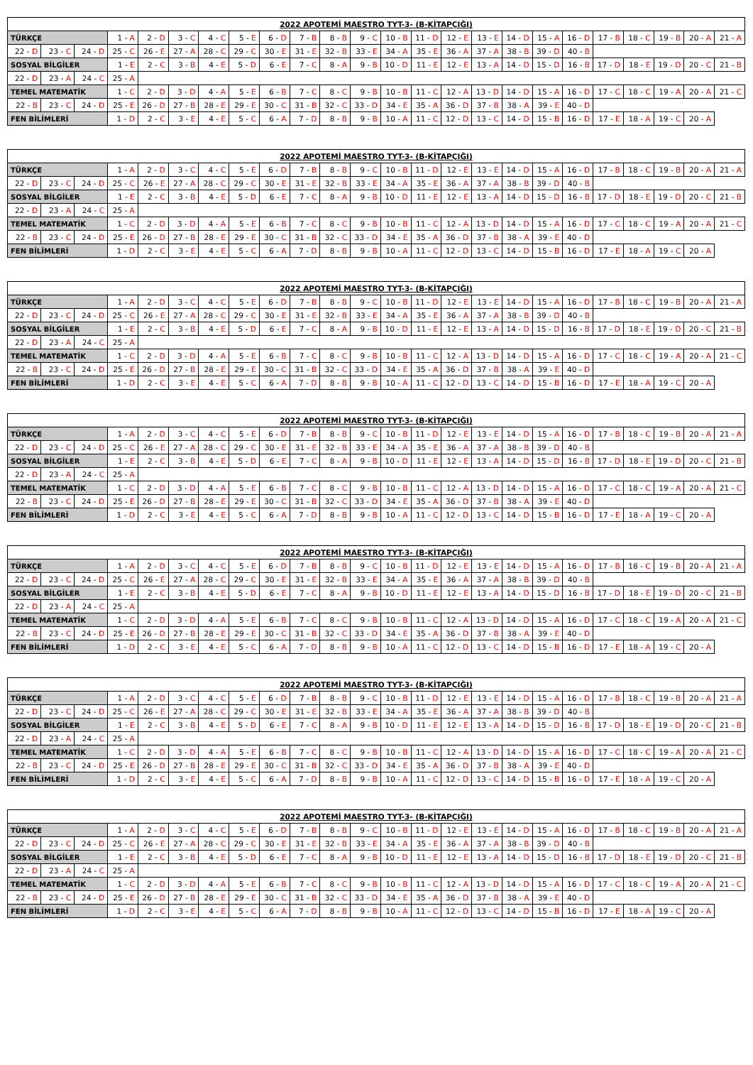| 2022 APOTEMİ MAESTRO TYT-3- (B-KİTAPÇIĞI) | | | | | | | | | | | | | | | | | | | | | | | |
| TÜRKÇE | | | 1 - A | 2 - D | 3 - C | 4 - C | 5 - E | 6 - D | 7 - B | 8 - B | 9 - C | 10 - B | 11 - D | 12 - E | 13 - E | 14 - D | 15 - A | 16 - D | 17 - B | 18 - C | 19 - B | 20 - A | 21 - A |
| 22 - D | 23 - C | 24 - D | 25 - C | 26 - E | 27 - A | 28 - C | 29 - C | 30 - E | 31 - E | 32 - B | 33 - E | 34 - A | 35 - E | 36 - A | 37 - A | 38 - B | 39 - D | 40 - B | | | | | |
| SOSYAL BİLGİLER | | | 1 - E | 2 - C | 3 - B | 4 - E | 5 - D | 6 - E | 7 - C | 8 - A | 9 - B | 10 - D | 11 - E | 12 - E | 13 - A | 14 - D | 15 - D | 16 - B | 17 - D | 18 - E | 19 - D | 20 - C | 21 - B |
| 22 - D | 23 - A | 24 - C | 25 - A | | | | | | | | | | | | | | | | | | | | |
| TEMEL MATEMATİK | | | 1 - C | 2 - D | 3 - D | 4 - A | 5 - E | 6 - B | 7 - C | 8 - C | 9 - B | 10 - B | 11 - C | 12 - A | 13 - D | 14 - D | 15 - A | 16 - D | 17 - C | 18 - C | 19 - A | 20 - A | 21 - C |
| 22 - B | 23 - C | 24 - D | 25 - E | 26 - D | 27 - B | 28 - E | 29 - E | 30 - C | 31 - B | 32 - C | 33 - D | 34 - E | 35 - A | 36 - D | 37 - B | 38 - A | 39 - E | 40 - D | | | | | |
| FEN BİLİMLERİ | | | 1 - D | 2 - C | 3 - E | 4 - E | 5 - C | 6 - A | 7 - D | 8 - B | 9 - B | 10 - A | 11 - C | 12 - D | 13 - C | 14 - D | 15 - B | 16 - D | 17 - E | 18 - A | 19 - C | 20 - A | |
| 2022 APOTEMİ MAESTRO TYT-3- (B-KİTAPÇIĞI) | | | | | | | | | | | | | | | | | | | | | | | |
| TÜRKÇE | | | 1 - A | 2 - D | 3 - C | 4 - C | 5 - E | 6 - D | 7 - B | 8 - B | 9 - C | 10 - B | 11 - D | 12 - E | 13 - E | 14 - D | 15 - A | 16 - D | 17 - B | 18 - C | 19 - B | 20 - A | 21 - A |
| 22 - D | 23 - C | 24 - D | 25 - C | 26 - E | 27 - A | 28 - C | 29 - C | 30 - E | 31 - E | 32 - B | 33 - E | 34 - A | 35 - E | 36 - A | 37 - A | 38 - B | 39 - D | 40 - B | | | | | |
| SOSYAL BİLGİLER | | | 1 - E | 2 - C | 3 - B | 4 - E | 5 - D | 6 - E | 7 - C | 8 - A | 9 - B | 10 - D | 11 - E | 12 - E | 13 - A | 14 - D | 15 - D | 16 - B | 17 - D | 18 - E | 19 - D | 20 - C | 21 - B |
| 22 - D | 23 - A | 24 - C | 25 - A | | | | | | | | | | | | | | | | | | | | |
| TEMEL MATEMATİK | | | 1 - C | 2 - D | 3 - D | 4 - A | 5 - E | 6 - B | 7 - C | 8 - C | 9 - B | 10 - B | 11 - C | 12 - A | 13 - D | 14 - D | 15 - A | 16 - D | 17 - C | 18 - C | 19 - A | 20 - A | 21 - C |
| 22 - B | 23 - C | 24 - D | 25 - E | 26 - D | 27 - B | 28 - E | 29 - E | 30 - C | 31 - B | 32 - C | 33 - D | 34 - E | 35 - A | 36 - D | 37 - B | 38 - A | 39 - E | 40 - D | | | | | |
| FEN BİLİMLERİ | | | 1 - D | 2 - C | 3 - E | 4 - E | 5 - C | 6 - A | 7 - D | 8 - B | 9 - B | 10 - A | 11 - C | 12 - D | 13 - C | 14 - D | 15 - B | 16 - D | 17 - E | 18 - A | 19 - C | 20 - A | |
| 2022 APOTEMİ MAESTRO TYT-3- (B-KİTAPÇIĞI) | | | | | | | | | | | | | | | | | | | | | | | |
| TÜRKÇE | | | 1 - A | 2 - D | 3 - C | 4 - C | 5 - E | 6 - D | 7 - B | 8 - B | 9 - C | 10 - B | 11 - D | 12 - E | 13 - E | 14 - D | 15 - A | 16 - D | 17 - B | 18 - C | 19 - B | 20 - A | 21 - A |
| 22 - D | 23 - C | 24 - D | 25 - C | 26 - E | 27 - A | 28 - C | 29 - C | 30 - E | 31 - E | 32 - B | 33 - E | 34 - A | 35 - E | 36 - A | 37 - A | 38 - B | 39 - D | 40 - B | | | | | |
| SOSYAL BİLGİLER | | | 1 - E | 2 - C | 3 - B | 4 - E | 5 - D | 6 - E | 7 - C | 8 - A | 9 - B | 10 - D | 11 - E | 12 - E | 13 - A | 14 - D | 15 - D | 16 - B | 17 - D | 18 - E | 19 - D | 20 - C | 21 - B |
| 22 - D | 23 - A | 24 - C | 25 - A | | | | | | | | | | | | | | | | | | | | |
| TEMEL MATEMATİK | | | 1 - C | 2 - D | 3 - D | 4 - A | 5 - E | 6 - B | 7 - C | 8 - C | 9 - B | 10 - B | 11 - C | 12 - A | 13 - D | 14 - D | 15 - A | 16 - D | 17 - C | 18 - C | 19 - A | 20 - A | 21 - C |
| 22 - B | 23 - C | 24 - D | 25 - E | 26 - D | 27 - B | 28 - E | 29 - E | 30 - C | 31 - B | 32 - C | 33 - D | 34 - E | 35 - A | 36 - D | 37 - B | 38 - A | 39 - E | 40 - D | | | | | |
| FEN BİLİMLERİ | | | 1 - D | 2 - C | 3 - E | 4 - E | 5 - C | 6 - A | 7 - D | 8 - B | 9 - B | 10 - A | 11 - C | 12 - D | 13 - C | 14 - D | 15 - B | 16 - D | 17 - E | 18 - A | 19 - C | 20 - A | |
| 2022 APOTEMİ MAESTRO TYT-3- (B-KİTAPÇIĞI) | | | | | | | | | | | | | | | | | | | | | | | |
| TÜRKÇE | | | 1 - A | 2 - D | 3 - C | 4 - C | 5 - E | 6 - D | 7 - B | 8 - B | 9 - C | 10 - B | 11 - D | 12 - E | 13 - E | 14 - D | 15 - A | 16 - D | 17 - B | 18 - C | 19 - B | 20 - A | 21 - A |
| 22 - D | 23 - C | 24 - D | 25 - C | 26 - E | 27 - A | 28 - C | 29 - C | 30 - E | 31 - E | 32 - B | 33 - E | 34 - A | 35 - E | 36 - A | 37 - A | 38 - B | 39 - D | 40 - B | | | | | |
| SOSYAL BİLGİLER | | | 1 - E | 2 - C | 3 - B | 4 - E | 5 - D | 6 - E | 7 - C | 8 - A | 9 - B | 10 - D | 11 - E | 12 - E | 13 - A | 14 - D | 15 - D | 16 - B | 17 - D | 18 - E | 19 - D | 20 - C | 21 - B |
| 22 - D | 23 - A | 24 - C | 25 - A | | | | | | | | | | | | | | | | | | | | |
| TEMEL MATEMATİK | | | 1 - C | 2 - D | 3 - D | 4 - A | 5 - E | 6 - B | 7 - C | 8 - C | 9 - B | 10 - B | 11 - C | 12 - A | 13 - D | 14 - D | 15 - A | 16 - D | 17 - C | 18 - C | 19 - A | 20 - A | 21 - C |
| 22 - B | 23 - C | 24 - D | 25 - E | 26 - D | 27 - B | 28 - E | 29 - E | 30 - C | 31 - B | 32 - C | 33 - D | 34 - E | 35 - A | 36 - D | 37 - B | 38 - A | 39 - E | 40 - D | | | | | |
| FEN BİLİMLERİ | | | 1 - D | 2 - C | 3 - E | 4 - E | 5 - C | 6 - A | 7 - D | 8 - B | 9 - B | 10 - A | 11 - C | 12 - D | 13 - C | 14 - D | 15 - B | 16 - D | 17 - E | 18 - A | 19 - C | 20 - A | |
| 2022 APOTEMİ MAESTRO TYT-3- (B-KİTAPÇIĞI) | | | | | | | | | | | | | | | | | | | | | | | |
| TÜRKÇE | | | 1 - A | 2 - D | 3 - C | 4 - C | 5 - E | 6 - D | 7 - B | 8 - B | 9 - C | 10 - B | 11 - D | 12 - E | 13 - E | 14 - D | 15 - A | 16 - D | 17 - B | 18 - C | 19 - B | 20 - A | 21 - A |
| 22 - D | 23 - C | 24 - D | 25 - C | 26 - E | 27 - A | 28 - C | 29 - C | 30 - E | 31 - E | 32 - B | 33 - E | 34 - A | 35 - E | 36 - A | 37 - A | 38 - B | 39 - D | 40 - B | | | | | |
| SOSYAL BİLGİLER | | | 1 - E | 2 - C | 3 - B | 4 - E | 5 - D | 6 - E | 7 - C | 8 - A | 9 - B | 10 - D | 11 - E | 12 - E | 13 - A | 14 - D | 15 - D | 16 - B | 17 - D | 18 - E | 19 - D | 20 - C | 21 - B |
| 22 - D | 23 - A | 24 - C | 25 - A | | | | | | | | | | | | | | | | | | | | |
| TEMEL MATEMATİK | | | 1 - C | 2 - D | 3 - D | 4 - A | 5 - E | 6 - B | 7 - C | 8 - C | 9 - B | 10 - B | 11 - C | 12 - A | 13 - D | 14 - D | 15 - A | 16 - D | 17 - C | 18 - C | 19 - A | 20 - A | 21 - C |
| 22 - B | 23 - C | 24 - D | 25 - E | 26 - D | 27 - B | 28 - E | 29 - E | 30 - C | 31 - B | 32 - C | 33 - D | 34 - E | 35 - A | 36 - D | 37 - B | 38 - A | 39 - E | 40 - D | | | | | |
| FEN BİLİMLERİ | | | 1 - D | 2 - C | 3 - E | 4 - E | 5 - C | 6 - A | 7 - D | 8 - B | 9 - B | 10 - A | 11 - C | 12 - D | 13 - C | 14 - D | 15 - B | 16 - D | 17 - E | 18 - A | 19 - C | 20 - A | |
| 2022 APOTEMİ MAESTRO TYT-3- (B-KİTAPÇIĞI) | | | | | | | | | | | | | | | | | | | | | | | |
| TÜRKÇE | | | 1 - A | 2 - D | 3 - C | 4 - C | 5 - E | 6 - D | 7 - B | 8 - B | 9 - C | 10 - B | 11 - D | 12 - E | 13 - E | 14 - D | 15 - A | 16 - D | 17 - B | 18 - C | 19 - B | 20 - A | 21 - A |
| 22 - D | 23 - C | 24 - D | 25 - C | 26 - E | 27 - A | 28 - C | 29 - C | 30 - E | 31 - E | 32 - B | 33 - E | 34 - A | 35 - E | 36 - A | 37 - A | 38 - B | 39 - D | 40 - B | | | | | |
| SOSYAL BİLGİLER | | | 1 - E | 2 - C | 3 - B | 4 - E | 5 - D | 6 - E | 7 - C | 8 - A | 9 - B | 10 - D | 11 - E | 12 - E | 13 - A | 14 - D | 15 - D | 16 - B | 17 - D | 18 - E | 19 - D | 20 - C | 21 - B |
| 22 - D | 23 - A | 24 - C | 25 - A | | | | | | | | | | | | | | | | | | | | |
| TEMEL MATEMATİK | | | 1 - C | 2 - D | 3 - D | 4 - A | 5 - E | 6 - B | 7 - C | 8 - C | 9 - B | 10 - B | 11 - C | 12 - A | 13 - D | 14 - D | 15 - A | 16 - D | 17 - C | 18 - C | 19 - A | 20 - A | 21 - C |
| 22 - B | 23 - C | 24 - D | 25 - E | 26 - D | 27 - B | 28 - E | 29 - E | 30 - C | 31 - B | 32 - C | 33 - D | 34 - E | 35 - A | 36 - D | 37 - B | 38 - A | 39 - E | 40 - D | | | | | |
| FEN BİLİMLERİ | | | 1 - D | 2 - C | 3 - E | 4 - E | 5 - C | 6 - A | 7 - D | 8 - B | 9 - B | 10 - A | 11 - C | 12 - D | 13 - C | 14 - D | 15 - B | 16 - D | 17 - E | 18 - A | 19 - C | 20 - A | |
| 2022 APOTEMİ MAESTRO TYT-3- (B-KİTAPÇIĞI) | | | | | | | | | | | | | | | | | | | | | | | |
| TÜRKÇE | | | 1 - A | 2 - D | 3 - C | 4 - C | 5 - E | 6 - D | 7 - B | 8 - B | 9 - C | 10 - B | 11 - D | 12 - E | 13 - E | 14 - D | 15 - A | 16 - D | 17 - B | 18 - C | 19 - B | 20 - A | 21 - A |
| 22 - D | 23 - C | 24 - D | 25 - C | 26 - E | 27 - A | 28 - C | 29 - C | 30 - E | 31 - E | 32 - B | 33 - E | 34 - A | 35 - E | 36 - A | 37 - A | 38 - B | 39 - D | 40 - B | | | | | |
| SOSYAL BİLGİLER | | | 1 - E | 2 - C | 3 - B | 4 - E | 5 - D | 6 - E | 7 - C | 8 - A | 9 - B | 10 - D | 11 - E | 12 - E | 13 - A | 14 - D | 15 - D | 16 - B | 17 - D | 18 - E | 19 - D | 20 - C | 21 - B |
| 22 - D | 23 - A | 24 - C | 25 - A | | | | | | | | | | | | | | | | | | | | |
| TEMEL MATEMATİK | | | 1 - C | 2 - D | 3 - D | 4 - A | 5 - E | 6 - B | 7 - C | 8 - C | 9 - B | 10 - B | 11 - C | 12 - A | 13 - D | 14 - D | 15 - A | 16 - D | 17 - C | 18 - C | 19 - A | 20 - A | 21 - C |
| 22 - B | 23 - C | 24 - D | 25 - E | 26 - D | 27 - B | 28 - E | 29 - E | 30 - C | 31 - B | 32 - C | 33 - D | 34 - E | 35 - A | 36 - D | 37 - B | 38 - A | 39 - E | 40 - D | | | | | |
| FEN BİLİMLERİ | | | 1 - D | 2 - C | 3 - E | 4 - E | 5 - C | 6 - A | 7 - D | 8 - B | 9 - B | 10 - A | 11 - C | 12 - D | 13 - C | 14 - D | 15 - B | 16 - D | 17 - E | 18 - A | 19 - C | 20 - A | |